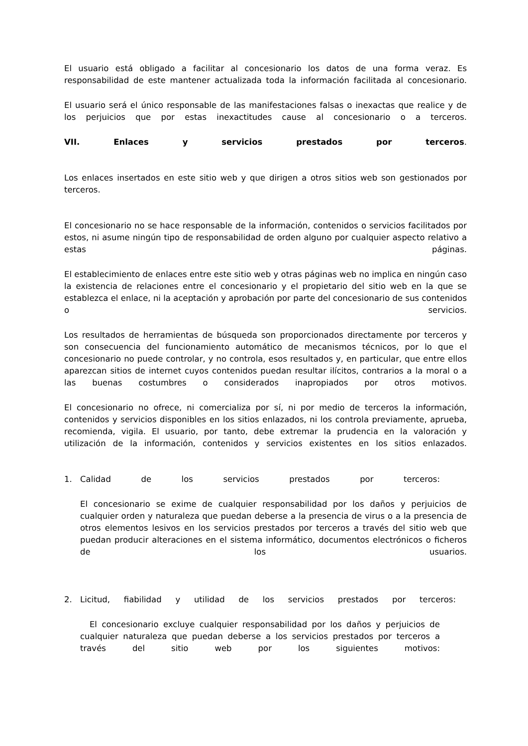El usuario está obligado a facilitar al concesionario los datos de una forma veraz. Es responsabilidad de este mantener actualizada toda la información facilitada al concesionario.
El usuario será el único responsable de las manifestaciones falsas o inexactas que realice y de los perjuicios que por estas inexactitudes cause al concesionario o a terceros.
VII. Enlaces y servicios prestados por terceros.
Los enlaces insertados en este sitio web y que dirigen a otros sitios web son gestionados por terceros.
El concesionario no se hace responsable de la información, contenidos o servicios facilitados por estos, ni asume ningún tipo de responsabilidad de orden alguno por cualquier aspecto relativo a estas páginas.
El establecimiento de enlaces entre este sitio web y otras páginas web no implica en ningún caso la existencia de relaciones entre el concesionario y el propietario del sitio web en la que se establezca el enlace, ni la aceptación y aprobación por parte del concesionario de sus contenidos o servicios.
Los resultados de herramientas de búsqueda son proporcionados directamente por terceros y son consecuencia del funcionamiento automático de mecanismos técnicos, por lo que el concesionario no puede controlar, y no controla, esos resultados y, en particular, que entre ellos aparezcan sitios de internet cuyos contenidos puedan resultar ilícitos, contrarios a la moral o a las buenas costumbres o considerados inapropiados por otros motivos.
El concesionario no ofrece, ni comercializa por sí, ni por medio de terceros la información, contenidos y servicios disponibles en los sitios enlazados, ni los controla previamente, aprueba, recomienda, vigila. El usuario, por tanto, debe extremar la prudencia en la valoración y utilización de la información, contenidos y servicios existentes en los sitios enlazados.
1. Calidad de los servicios prestados por terceros:
El concesionario se exime de cualquier responsabilidad por los daños y perjuicios de cualquier orden y naturaleza que puedan deberse a la presencia de virus o a la presencia de otros elementos lesivos en los servicios prestados por terceros a través del sitio web que puedan producir alteraciones en el sistema informático, documentos electrónicos o ficheros de los usuarios.
2. Licitud, fiabilidad y utilidad de los servicios prestados por terceros:
El concesionario excluye cualquier responsabilidad por los daños y perjuicios de cualquier naturaleza que puedan deberse a los servicios prestados por terceros a través del sitio web por los siguientes motivos: